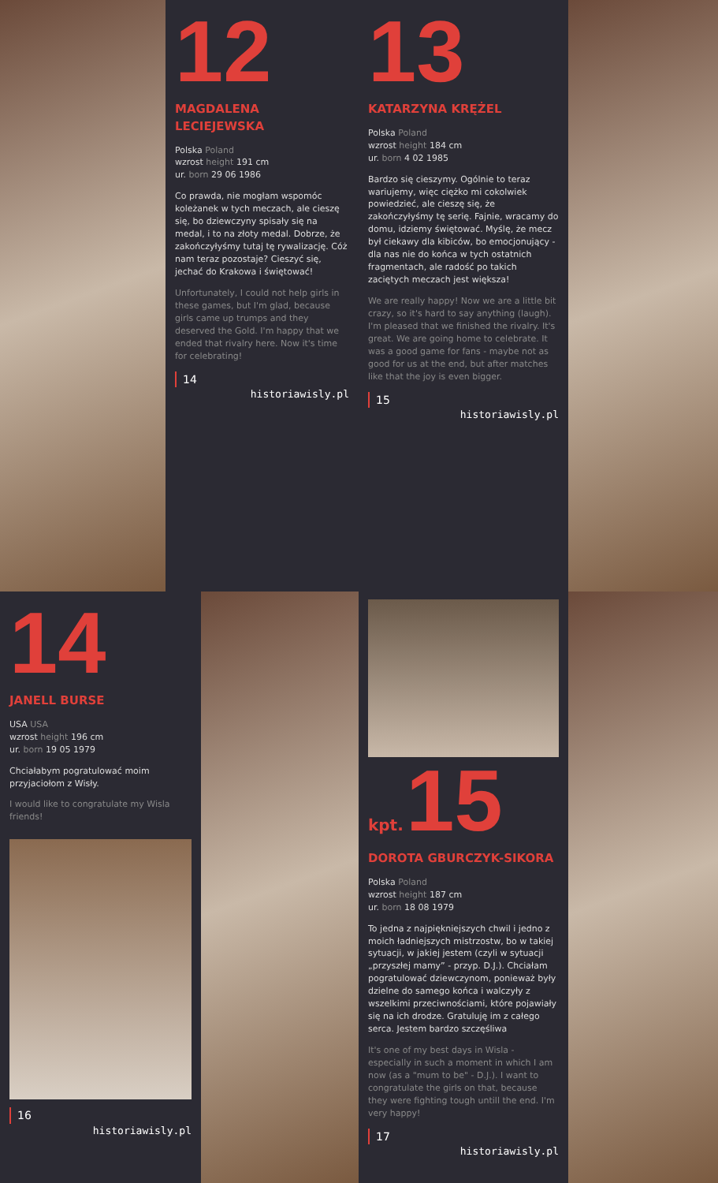12
MAGDALENA LECIEJEWSKA
Polska Poland
wzrost height 191 cm
ur. born 29 06 1986
Co prawda, nie mogłam wspomóc koleżanek w tych meczach, ale cieszę się, bo dziewczyny spisały się na medal, i to na złoty medal. Dobrze, że zakończyłyśmy tutaj tę rywalizację. Cóż nam teraz pozostaje? Cieszyć się, jechać do Krakowa i świętować!
Unfortunately, I could not help girls in these games, but I'm glad, because girls came up trumps and they deserved the Gold. I'm happy that we ended that rivalry here. Now it's time for celebrating!
14
historiawisly.pl
13
KATARZYNA KRĘŻEL
Polska Poland
wzrost height 184 cm
ur. born 4 02 1985
Bardzo się cieszymy. Ogólnie to teraz wariujemy, więc ciężko mi cokolwiek powiedzieć, ale cieszę się, że zakończyłyśmy tę serię. Fajnie, wracamy do domu, idziemy świętować. Myślę, że mecz był ciekawy dla kibiców, bo emocjonujący - dla nas nie do końca w tych ostatnich fragmentach, ale radość po takich zaciętych meczach jest większa!
We are really happy! Now we are a little bit crazy, so it's hard to say anything (laugh). I'm pleased that we finished the rivalry. It's great. We are going home to celebrate. It was a good game for fans - maybe not as good for us at the end, but after matches like that the joy is even bigger.
15
historiawisly.pl
14
JANELL BURSE
USA USA
wzrost height 196 cm
ur. born 19 05 1979
Chciałabym pogratulować moim przyjaciołom z Wisły.
I would like to congratulate my Wisla friends!
16
historiawisly.pl
kpt. 15
DOROTA GBURCZYK-SIKORA
Polska Poland
wzrost height 187 cm
ur. born 18 08 1979
To jedna z najpiękniejszych chwil i jedno z moich ładniejszych mistrzostw, bo w takiej sytuacji, w jakiej jestem (czyli w sytuacji „przyszłej mamy” - przyp. D.J.). Chciałam pogratulować dziewczynom, ponieważ były dzielne do samego końca i walczyły z wszelkimi przeciwnościami, które pojawiały się na ich drodze. Gratuluję im z całego serca. Jestem bardzo szczęśliwa
It's one of my best days in Wisla - especially in such a moment in which I am now (as a "mum to be" - D.J.). I want to congratulate the girls on that, because they were fighting tough untill the end. I'm very happy!
17
historiawisly.pl